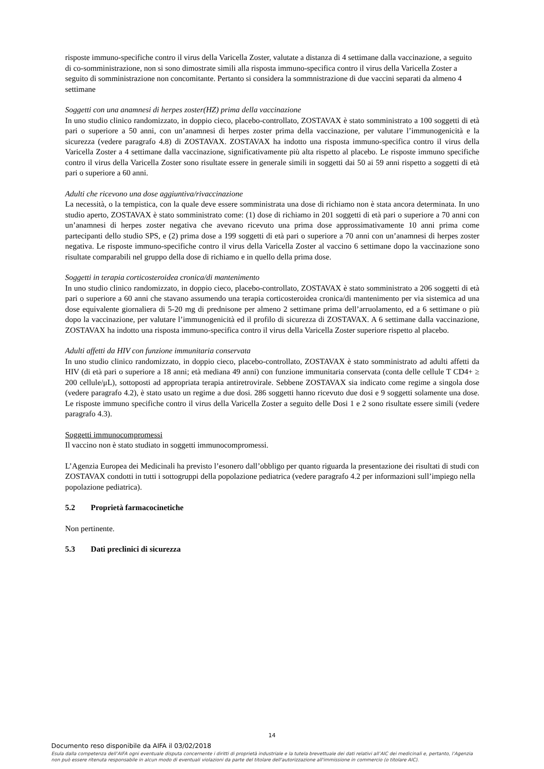risposte immuno-specifiche contro il virus della Varicella Zoster, valutate a distanza di 4 settimane dalla vaccinazione, a seguito di co-somministrazione, non si sono dimostrate simili alla risposta immuno-specifica contro il virus della Varicella Zoster a seguito di somministrazione non concomitante. Pertanto si considera la sommnistrazione di due vaccini separati da almeno 4 settimane
Soggetti con una anamnesi di herpes zoster(HZ) prima della vaccinazione
In uno studio clinico randomizzato, in doppio cieco, placebo-controllato, ZOSTAVAX è stato somministrato a 100 soggetti di età pari o superiore a 50 anni, con un’anamnesi di herpes zoster prima della vaccinazione, per valutare l’immunogenicità e la sicurezza (vedere paragrafo 4.8) di ZOSTAVAX. ZOSTAVAX ha indotto una risposta immuno-specifica contro il virus della Varicella Zoster a 4 settimane dalla vaccinazione, significativamente più alta rispetto al placebo. Le risposte immuno specifiche contro il virus della Varicella Zoster sono risultate essere in generale simili in soggetti dai 50 ai 59 anni rispetto a soggetti di età pari o superiore a 60 anni.
Adulti che ricevono una dose aggiuntiva/rivaccinazione
La necessità, o la tempistica, con la quale deve essere somministrata una dose di richiamo non è stata ancora determinata. In uno studio aperto, ZOSTAVAX è stato somministrato come: (1) dose di richiamo in 201 soggetti di età pari o superiore a 70 anni con un’anamnesi di herpes zoster negativa che avevano ricevuto una prima dose approssimativamente 10 anni prima come partecipanti dello studio SPS, e (2) prima dose a 199 soggetti di età pari o superiore a 70 anni con un’anamnesi di herpes zoster negativa. Le risposte immuno-specifiche contro il virus della Varicella Zoster al vaccino 6 settimane dopo la vaccinazione sono risultate comparabili nel gruppo della dose di richiamo e in quello della prima dose.
Soggetti in terapia corticosteroidea cronica/di mantenimento
In uno studio clinico randomizzato, in doppio cieco, placebo-controllato, ZOSTAVAX è stato somministrato a 206 soggetti di età pari o superiore a 60 anni che stavano assumendo una terapia corticosteroidea cronica/di mantenimento per via sistemica ad una dose equivalente giornaliera di 5-20 mg di prednisone per almeno 2 settimane prima dell’arruolamento, ed a 6 settimane o più dopo la vaccinazione, per valutare l’immunogenicità ed il profilo di sicurezza di ZOSTAVAX. A 6 settimane dalla vaccinazione, ZOSTAVAX ha indotto una risposta immuno-specifica contro il virus della Varicella Zoster superiore rispetto al placebo.
Adulti affetti da HIV con funzione immunitaria conservata
In uno studio clinico randomizzato, in doppio cieco, placebo-controllato, ZOSTAVAX è stato somministrato ad adulti affetti da HIV (di età pari o superiore a 18 anni; età mediana 49 anni) con funzione immunitaria conservata (conta delle cellule T CD4+ ≥ 200 cellule/μL), sottoposti ad appropriata terapia antiretrovirale. Sebbene ZOSTAVAX sia indicato come regime a singola dose (vedere paragrafo 4.2), è stato usato un regime a due dosi. 286 soggetti hanno ricevuto due dosi e 9 soggetti solamente una dose. Le risposte immuno specifiche contro il virus della Varicella Zoster a seguito delle Dosi 1 e 2 sono risultate essere simili (vedere paragrafo 4.3).
Soggetti immunocompromessi
Il vaccino non è stato studiato in soggetti immunocompromessi.
L’Agenzia Europea dei Medicinali ha previsto l’esonero dall’obbligo per quanto riguarda la presentazione dei risultati di studi con ZOSTAVAX condotti in tutti i sottogruppi della popolazione pediatrica (vedere paragrafo 4.2 per informazioni sull’impiego nella popolazione pediatrica).
5.2 Proprietà farmacocinetiche
Non pertinente.
5.3 Dati preclinici di sicurezza
14
Documento reso disponibile da AIFA il 03/02/2018
Esula dalla competenza dell’AIFA ogni eventuale disputa concernente i diritti di proprietà industriale e la tutela brevettuale dei dati relativi all’AIC dei medicinali e, pertanto, l’Agenzia non può essere ritenuta responsabile in alcun modo di eventuali violazioni da parte del titolare dell'autorizzazione all'immissione in commercio (o titolare AIC).